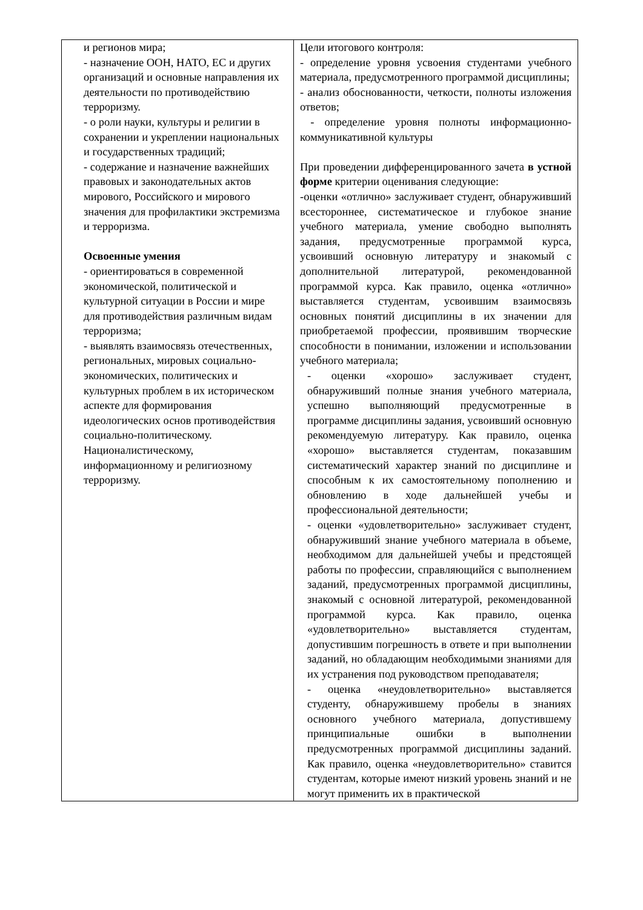| и регионов мира; - назначение ООН, НАТО, ЕС и других организаций и основные направления их деятельности по противодействию терроризму. - о роли науки, культуры и религии в сохранении и укреплении национальных и государственных традиций; - содержание и назначение важнейших правовых и законодательных актов мирового, Российского и мирового значения для профилактики экстремизма и терроризма. Освоенные умения - ориентироваться в современной экономической, политической и культурной ситуации в России и мире для противодействия различным видам терроризма; - выявлять взаимосвязь отечественных, региональных, мировых социально-экономических, политических и культурных проблем в их историческом аспекте для формирования идеологических основ противодействия социально-политическому. Националистическому, информационному и религиозному терроризму. | Цели итогового контроля: - определение уровня усвоения студентами учебного материала, предусмотренного программой дисциплины; - анализ обоснованности, четкости, полноты изложения ответов; - определение уровня полноты информационно-коммуникативной культуры При проведении дифференцированного зачета в устной форме критерии оценивания следующие: -оценки «отлично» заслуживает студент, обнаруживший всестороннее, систематическое и глубокое знание учебного материала, умение свободно выполнять задания, предусмотренные программой курса, усвоивший основную литературу и знакомый с дополнительной литературой, рекомендованной программой курса. Как правило, оценка «отлично» выставляется студентам, усвоившим взаимосвязь основных понятий дисциплины в их значении для приобретаемой профессии, проявившим творческие способности в понимании, изложении и использовании учебного материала; - оценки «хорошо» заслуживает студент, обнаруживший полные знания учебного материала, успешно выполняющий предусмотренные в программе дисциплины задания, усвоивший основную рекомендуемую литературу. Как правило, оценка «хорошо» выставляется студентам, показавшим систематический характер знаний по дисциплине и способным к их самостоятельному пополнению и обновлению в ходе дальнейшей учебы и профессиональной деятельности; - оценки «удовлетворительно» заслуживает студент, обнаруживший знание учебного материала в объеме, необходимом для дальнейшей учебы и предстоящей работы по профессии, справляющийся с выполнением заданий, предусмотренных программой дисциплины, знакомый с основной литературой, рекомендованной программой курса. Как правило, оценка «удовлетворительно» выставляется студентам, допустившим погрешность в ответе и при выполнении заданий, но обладающим необходимыми знаниями для их устранения под руководством преподавателя; - оценка «неудовлетворительно» выставляется студенту, обнаружившему пробелы в знаниях основного учебного материала, допустившему принципиальные ошибки в выполнении предусмотренных программой дисциплины заданий. Как правило, оценка «неудовлетворительно» ставится студентам, которые имеют низкий уровень знаний и не могут применить их в практической |